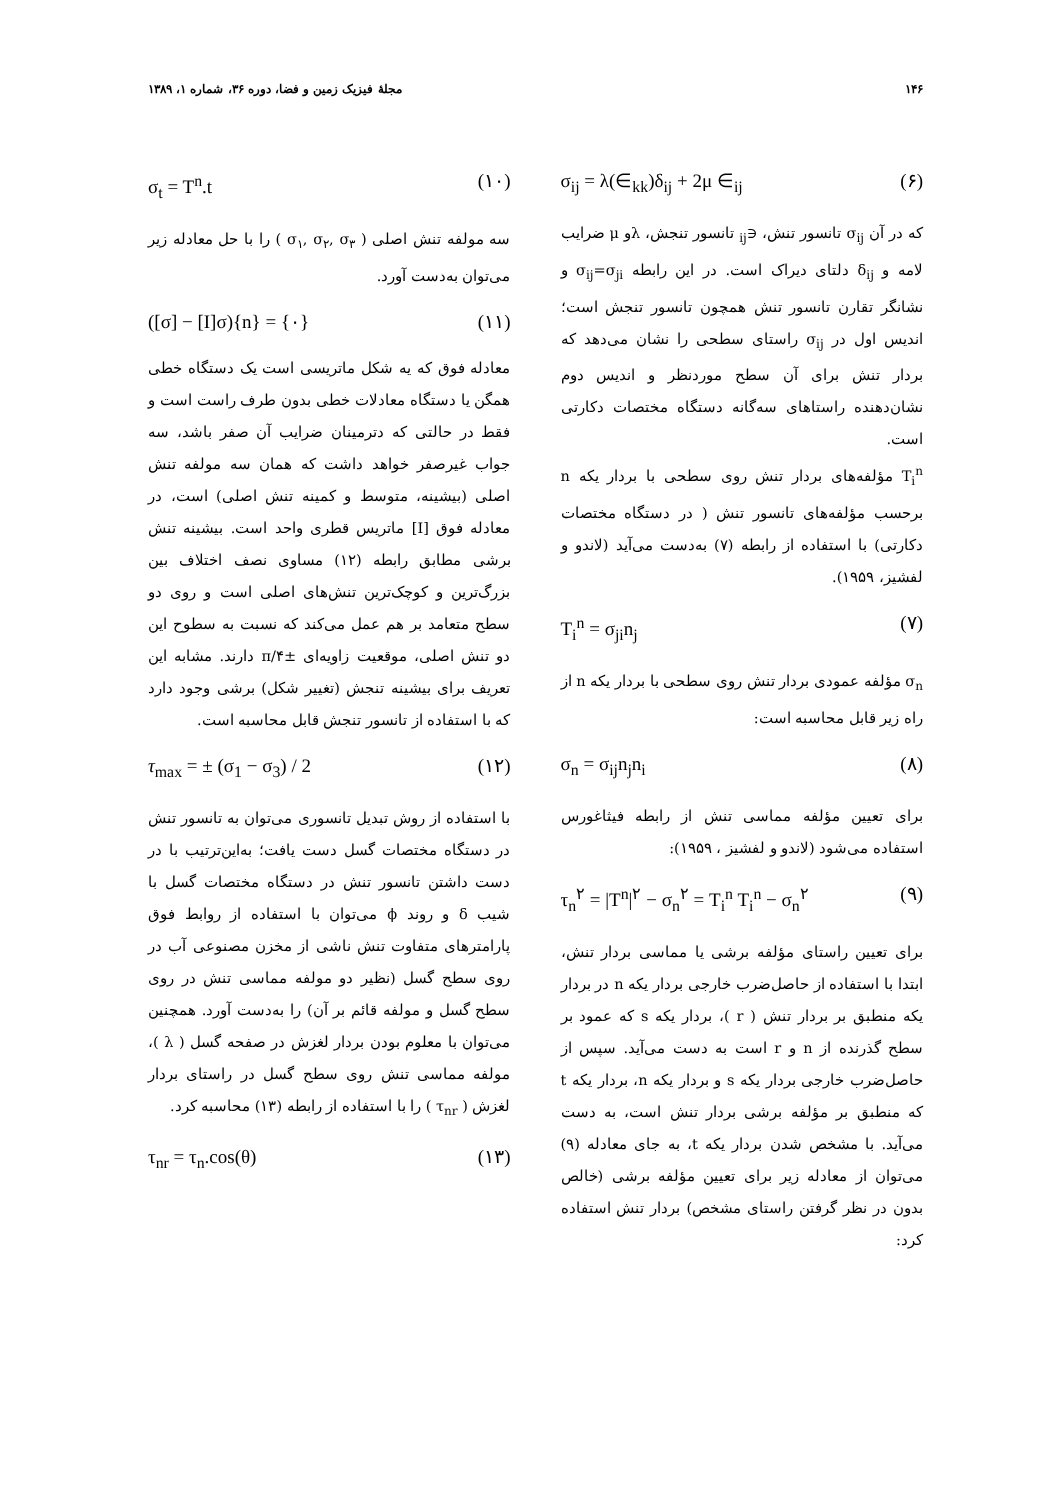۱۴۶ مجلهٔ فیزیک زمین و فضا، دوره ۳۶، شماره ۱، ۱۳۸۹
σ<sub>ij</sub> = λ(∈<sub>kk</sub>)δ<sub>ij</sub> + 2μ ∈<sub>ij</sub> (۶)
که در آن σ<sub>ij</sub> تانسور تنش، ∈<sub>ij</sub> تانسور تنجش، λو μ ضرایب لامه و δ<sub>ij</sub> دلتای دیراک است. در این رابطه σ<sub>ij</sub>=σ<sub>ji</sub> و نشانگر تقارن تانسور تنش همچون تانسور تنجش است؛ اندیس اول در σ<sub>ij</sub> راستای سطحی را نشان می‌دهد که بردار تنش برای آن سطح موردنظر و اندیس دوم نشان‌دهنده راستاهای سه‌گانه دستگاه مختصات دکارتی است.
T<sub>i</sub><sup>n</sup> مؤلفه‌های بردار تنش روی سطحی با بردار یکه n برحسب مؤلفه‌های تانسور تنش ( در دستگاه مختصات دکارتی) با استفاده از رابطه (۷) به‌دست می‌آید (لاندو و لفشیز، ۱۹۵۹).
T<sub>i</sub><sup>n</sup> = σ<sub>ji</sub>n<sub>j</sub> (۷)
σ<sub>n</sub> مؤلفه عمودی بردار تنش روی سطحی با بردار یکه n از راه زیر قابل محاسبه است:
σ<sub>n</sub> = σ<sub>ij</sub>n<sub>j</sub>n<sub>i</sub> (۸)
برای تعیین مؤلفه مماسی تنش از رابطه فیثاغورس استفاده می‌شود (لاندو و لفشیز ، ۱۹۵۹):
τ<sub>n</sub><sup>۲</sup> = |T<sup>n</sup>|<sup>۲</sup> − σ<sub>n</sub><sup>۲</sup> = T<sub>i</sub><sup>n</sup> T<sub>i</sub><sup>n</sup> − σ<sub>n</sub><sup>۲</sup> (۹)
برای تعیین راستای مؤلفه برشی یا مماسی بردار تنش، ابتدا با استفاده از حاصل‌ضرب خارجی بردار یکه n در بردار یکه منطبق بر بردار تنش ( r )، بردار یکه s که عمود بر سطح گذرنده از n و r است به دست می‌آید. سپس از حاصل‌ضرب خارجی بردار یکه s و بردار یکه n، بردار یکه t که منطبق بر مؤلفه برشی بردار تنش است، به دست می‌آید. با مشخص شدن بردار یکه t، به جای معادله (۹) می‌توان از معادله زیر برای تعیین مؤلفه برشی (خالص بدون در نظر گرفتن راستای مشخص) بردار تنش استفاده کرد:
σ<sub>t</sub> = T<sup>n</sup>.t (۱۰)
سه مولفه تنش اصلی ( σ<sub>۱</sub>, σ<sub>۲</sub>, σ<sub>۳</sub> ) را با حل معادله زیر می‌توان به‌دست آورد.
([σ] − [I]σ){n} = {۰} (۱۱)
معادله فوق که یه شکل ماتریسی است یک دستگاه خطی همگن یا دستگاه معادلات خطی بدون طرف راست است و فقط در حالتی که دترمینان ضرایب آن صفر باشد، سه جواب غیرصفر خواهد داشت که همان سه مولفه تنش اصلی (بیشینه، متوسط و کمینه تنش اصلی) است، در معادله فوق [I] ماتریس قطری واحد است. بیشینه تنش برشی مطابق رابطه (۱۲) مساوی نصف اختلاف بین بزرگ‌ترین و کوچک‌ترین تنش‌های اصلی است و روی دو سطح متعامد بر هم عمل می‌کند که نسبت به سطوح این دو تنش اصلی، موقعیت زاویه‌ای ±π/۴ دارند. مشابه این تعریف برای بیشینه تنجش (تغییر شکل) برشی وجود دارد که با استفاده از تانسور تنجش قابل محاسبه است.
τ<sub>max</sub> = ± (σ<sub>1</sub> − σ<sub>3</sub>) / 2 (۱۲)
با استفاده از روش تبدیل تانسوری می‌توان به تانسور تنش در دستگاه مختصات گسل دست یافت؛ به‌این‌ترتیب با در دست داشتن تانسور تنش در دستگاه مختصات گسل با شیب δ و روند ϕ می‌توان با استفاده از روابط فوق پارامترهای متفاوت تنش ناشی از مخزن مصنوعی آب در روی سطح گسل (نظیر دو مولفه مماسی تنش در روی سطح گسل و مولفه قائم بر آن) را به‌دست آورد. همچنین می‌توان با معلوم بودن بردار لغزش در صفحه گسل ( λ )، مولفه مماسی تنش روی سطح گسل در راستای بردار لغزش ( τ<sub>nr</sub> ) را با استفاده از رابطه (۱۳) محاسبه کرد.
τ<sub>nr</sub> = τ<sub>n</sub>.cos(θ) (۱۳)